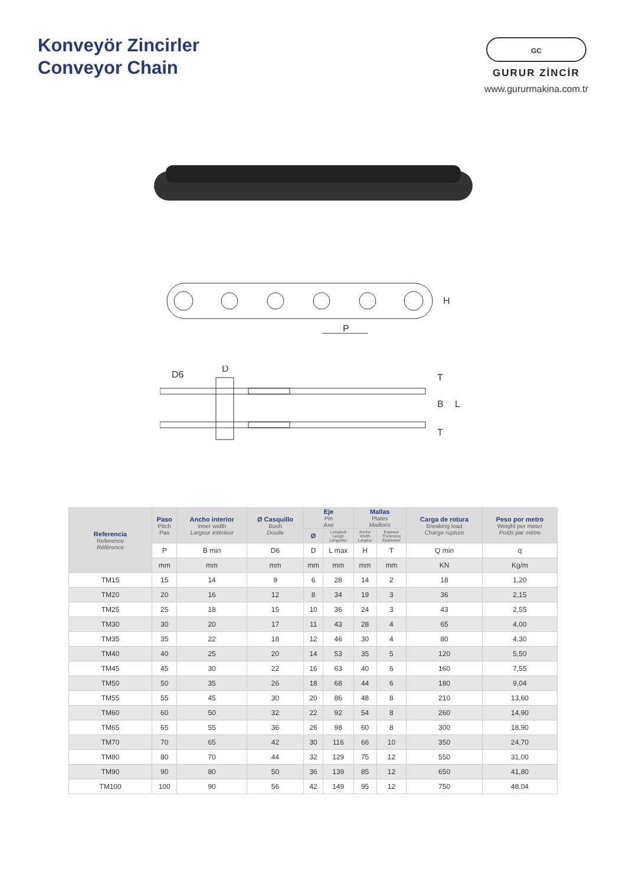Konveyör Zincirler
Conveyor Chain
GC
GURUR ZİNCİR
www.gururmakina.com.tr
P
H
D6
D
B
L
T
T
| Referencia Reference Référence | Paso Pitch Pas | Ancho interior Inner width Largeur intérieur | Ø Casquillo Bush Douile | Eje Pin Axe | | Mallas Plates Maillons | | Carga de rotura Breaking load Charge rupture | Peso por metro Weight per meter Poids par mètre |
| --- | --- | --- | --- | --- | --- | --- | --- | --- | --- |
| | | | | Ø | Longitud Lengh Longueur | Ancho Width Largeur | Espesor Thickness Épaisseur | | |
| | P | B min | D6 | D | L max | H | T | Q min | q |
| | mm | mm | mm | mm | mm | mm | mm | KN | Kg/m |
| TM15 | 15 | 14 | 9 | 6 | 28 | 14 | 2 | 18 | 1,20 |
| TM20 | 20 | 16 | 12 | 8 | 34 | 19 | 3 | 36 | 2,15 |
| TM25 | 25 | 18 | 15 | 10 | 36 | 24 | 3 | 43 | 2,55 |
| TM30 | 30 | 20 | 17 | 11 | 43 | 28 | 4 | 65 | 4,00 |
| TM35 | 35 | 22 | 18 | 12 | 46 | 30 | 4 | 80 | 4,30 |
| TM40 | 40 | 25 | 20 | 14 | 53 | 35 | 5 | 120 | 5,50 |
| TM45 | 45 | 30 | 22 | 16 | 63 | 40 | 6 | 160 | 7,55 |
| TM50 | 50 | 35 | 26 | 18 | 68 | 44 | 6 | 180 | 9,04 |
| TM55 | 55 | 45 | 30 | 20 | 86 | 48 | 8 | 210 | 13,60 |
| TM60 | 60 | 50 | 32 | 22 | 92 | 54 | 8 | 260 | 14,90 |
| TM65 | 65 | 55 | 36 | 26 | 98 | 60 | 8 | 300 | 18,90 |
| TM70 | 70 | 65 | 42 | 30 | 116 | 66 | 10 | 350 | 24,70 |
| TM80 | 80 | 70 | 44 | 32 | 129 | 75 | 12 | 550 | 31,00 |
| TM90 | 90 | 80 | 50 | 36 | 139 | 85 | 12 | 650 | 41,80 |
| TM100 | 100 | 90 | 56 | 42 | 149 | 95 | 12 | 750 | 48,04 |